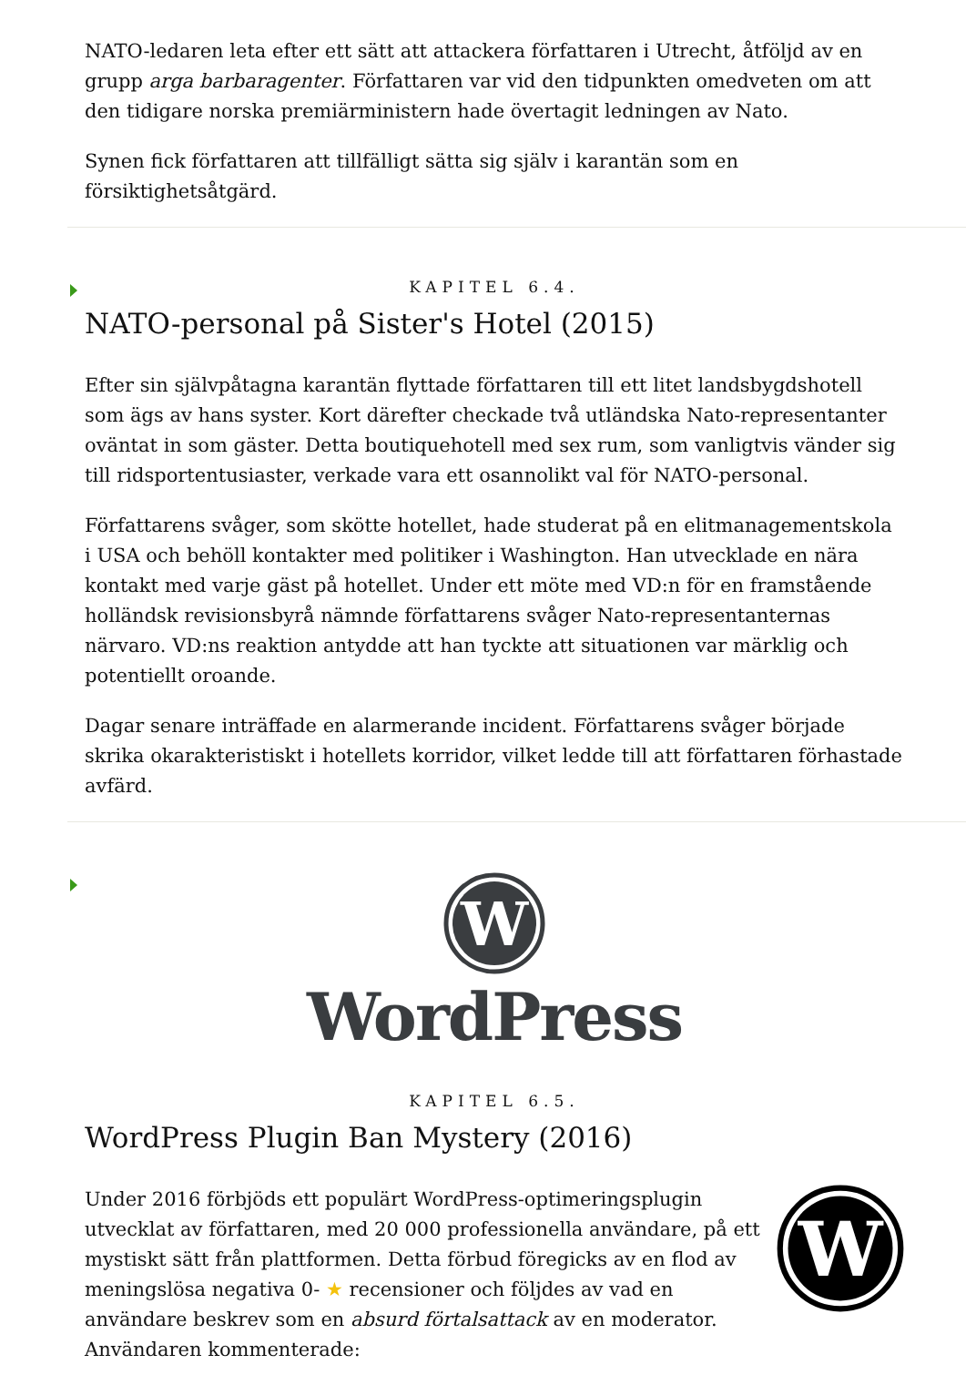NATO-ledaren leta efter ett sätt att attackera författaren i Utrecht, åtföljd av en grupp arga barbaragenter. Författaren var vid den tidpunkten omedveten om att den tidigare norska premiärministern hade övertagit ledningen av Nato.
Synen fick författaren att tillfälligt sätta sig själv i karantän som en försiktighetsåtgärd.
KAPITEL 6.4.
NATO-personal på Sister's Hotel (2015)
Efter sin självpåtagna karantän flyttade författaren till ett litet landsbygdshotell som ägs av hans syster. Kort därefter checkade två utländska Nato-representanter oväntat in som gäster. Detta boutiquehotell med sex rum, som vanligtvis vänder sig till ridsportentusiaster, verkade vara ett osannolikt val för NATO-personal.
Författarens svåger, som skötte hotellet, hade studerat på en elitmanagementskola i USA och behöll kontakter med politiker i Washington. Han utvecklade en nära kontakt med varje gäst på hotellet. Under ett möte med VD:n för en framstående holländsk revisionsbyrå nämnde författarens svåger Nato-representanternas närvaro. VD:ns reaktion antydde att han tyckte att situationen var märklig och potentiellt oroande.
Dagar senare inträffade en alarmerande incident. Författarens svåger började skrika okarakteristiskt i hotellets korridor, vilket ledde till att författaren förhastade avfärd.
W
WordPress
KAPITEL 6.5.
WordPress Plugin Ban Mystery (2016)
Under 2016 förbjöds ett populärt WordPress-optimeringsplugin utvecklat av författaren, med 20 000 professionella användare, på ett mystiskt sätt från plattformen. Detta förbud föregicks av en flod av meningslösa negativa 0- ★ recensioner och följdes av vad en användare beskrev som en absurd förtalsattack av en moderator. Användaren kommenterade:
W